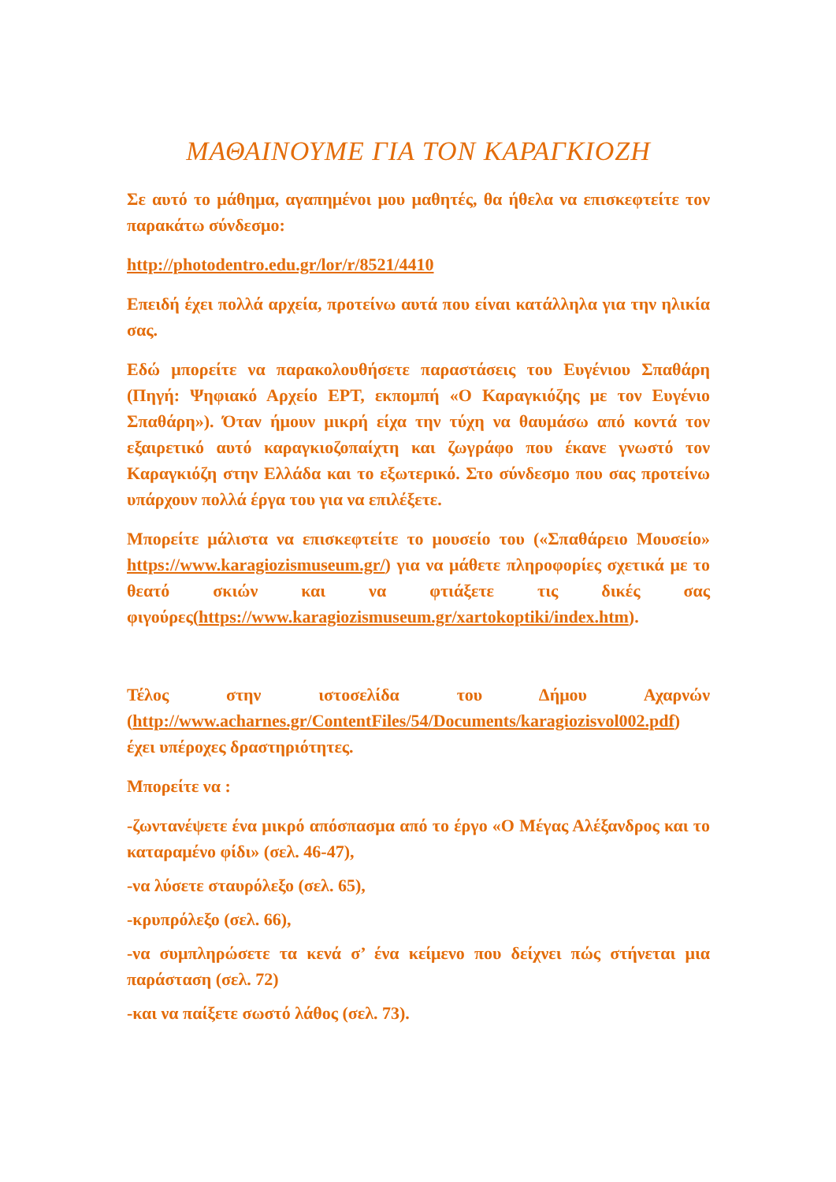ΜΑΘΑΙΝΟΥΜΕ ΓΙΑ ΤΟΝ ΚΑΡΑΓΚΙΟΖΗ
Σε αυτό το μάθημα, αγαπημένοι μου μαθητές, θα ήθελα να επισκεφτείτε τον παρακάτω σύνδεσμο:
http://photodentro.edu.gr/lor/r/8521/4410
Επειδή έχει πολλά αρχεία, προτείνω αυτά που είναι κατάλληλα για την ηλικία σας.
Εδώ μπορείτε να παρακολουθήσετε παραστάσεις του Ευγένιου Σπαθάρη (Πηγή: Ψηφιακό Αρχείο ΕΡΤ, εκπομπή «Ο Καραγκιόζης με τον Ευγένιο Σπαθάρη»). Όταν ήμουν μικρή είχα την τύχη να θαυμάσω από κοντά τον εξαιρετικό αυτό καραγκιοζοπαίχτη και ζωγράφο που έκανε γνωστό τον Καραγκιόζη στην Ελλάδα και το εξωτερικό. Στο σύνδεσμο που σας προτείνω υπάρχουν πολλά έργα του για να επιλέξετε.
Μπορείτε μάλιστα να επισκεφτείτε το μουσείο του («Σπαθάρειο Μουσείο» https://www.karagiozismuseum.gr/) για να μάθετε πληροφορίες σχετικά με το θεατό σκιών και να φτιάξετε τις δικές σας φιγούρες(https://www.karagiozismuseum.gr/xartokoptiki/index.htm).
Τέλος στην ιστοσελίδα του Δήμου Αχαρνών (http://www.acharnes.gr/ContentFiles/54/Documents/karagiozisvol002.pdf) έχει υπέροχες δραστηριότητες.
Μπορείτε να :
-ζωντανέψετε ένα μικρό απόσπασμα από το έργο «Ο Μέγας Αλέξανδρος και το καταραμένο φίδι» (σελ. 46-47),
-να λύσετε σταυρόλεξο (σελ. 65),
-κρυπρόλεξο (σελ. 66),
-να συμπληρώσετε τα κενά σ’ ένα κείμενο που δείχνει πώς στήνεται μια παράσταση (σελ. 72)
-και να παίξετε σωστό λάθος (σελ. 73).